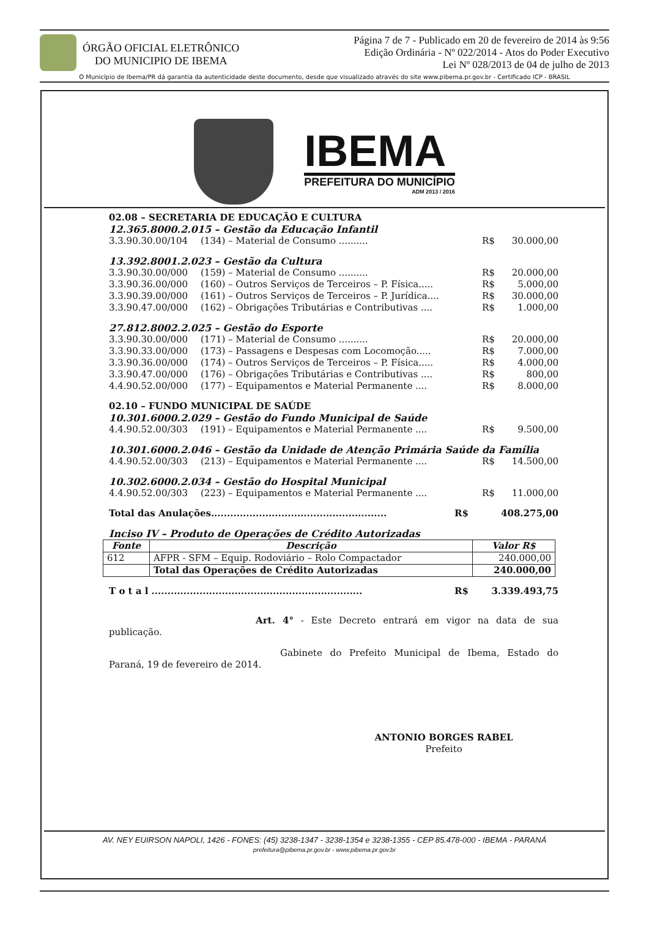ÓRGÃO OFICIAL ELETRÔNICO
DO MUNICIPIO DE IBEMA
Página 7 de 7 - Publicado em 20 de fevereiro de 2014 às 9:56
Edição Ordinária - Nº 022/2014 - Atos do Poder Executivo
Lei Nº 028/2013 de 04 de julho de 2013
O Município de Ibema/PR dá garantia da autenticidade deste documento, desde que visualizado através do site www.pibema.pr.gov.br - Certificado ICP - BRASIL
IBEMA
PREFEITURA DO MUNICÍPIO
ADM 2013 / 2016
02.08 – SECRETARIA DE EDUCAÇÃO E CULTURA
12.365.8000.2.015 – Gestão da Educação Infantil
3.3.90.30.00/104 (134) – Material de Consumo .......... R$ 30.000,00
13.392.8001.2.023 – Gestão da Cultura
3.3.90.30.00/000 (159) – Material de Consumo .......... R$ 20.000,00
3.3.90.36.00/000 (160) – Outros Serviços de Terceiros – P. Física..... R$ 5.000,00
3.3.90.39.00/000 (161) – Outros Serviços de Terceiros – P. Jurídica.... R$ 30.000,00
3.3.90.47.00/000 (162) – Obrigações Tributárias e Contributivas .... R$ 1.000,00
27.812.8002.2.025 – Gestão do Esporte
3.3.90.30.00/000 (171) – Material de Consumo .......... R$ 20.000,00
3.3.90.33.00/000 (173) – Passagens e Despesas com Locomoção..... R$ 7.000,00
3.3.90.36.00/000 (174) – Outros Serviços de Terceiros – P. Física..... R$ 4.000,00
3.3.90.47.00/000 (176) – Obrigações Tributárias e Contributivas .... R$ 800,00
4.4.90.52.00/000 (177) – Equipamentos e Material Permanente .... R$ 8.000,00
02.10 – FUNDO MUNICIPAL DE SAÚDE
10.301.6000.2.029 – Gestão do Fundo Municipal de Saúde
4.4.90.52.00/303 (191) – Equipamentos e Material Permanente .... R$ 9.500,00
10.301.6000.2.046 – Gestão da Unidade de Atenção Primária Saúde da Família
4.4.90.52.00/303 (213) – Equipamentos e Material Permanente .... R$ 14.500,00
10.302.6000.2.034 – Gestão do Hospital Municipal
4.4.90.52.00/303 (223) – Equipamentos e Material Permanente .... R$ 11.000,00
Total das Anulações....................................................... R$ 408.275,00
Inciso IV – Produto de Operações de Crédito Autorizadas
| Fonte | Descrição | Valor R$ |
| --- | --- | --- |
| 612 | AFPR - SFM – Equip. Rodoviário – Rolo Compactador | 240.000,00 |
| | Total das Operações de Crédito Autorizadas | 240.000,00 |
T o t a l .................................................................. R$ 3.339.493,75
Art. 4° - Este Decreto entrará em vigor na data de sua publicação.
Gabinete do Prefeito Municipal de Ibema, Estado do Paraná, 19 de fevereiro de 2014.
ANTONIO BORGES RABEL
Prefeito
AV. NEY EUIRSON NAPOLI, 1426 - FONES: (45) 3238-1347 - 3238-1354 e 3238-1355 - CEP 85.478-000 - IBEMA - PARANÁ
prefeitura@pibema.pr.gov.br - www.pibema.pr.gov.br